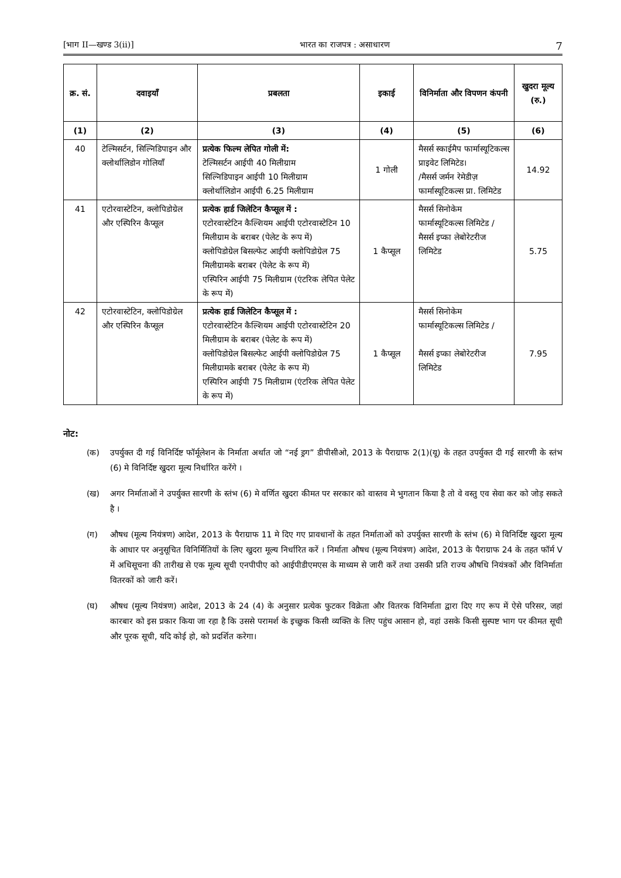[भाग II—खण्ड 3(ii)] भारत का राजपत्र : असाधारण 7
| क्र. सं. | दवाइयाँ | प्रबलता | इकाई | विनिर्माता और विपणन कंपनी | खुदरा मूल्य (रु.) |
| --- | --- | --- | --- | --- | --- |
| (1) | (2) | (3) | (4) | (5) | (6) |
| 40 | टेल्मिसर्टन, सिल्निडिपाइन और क्लोर्थालिडोन गोलियाँ | प्रत्येक फिल्म लेपित गोली में: टेल्मिसर्टन आईपी 40 मिलीग्राम सिल्निडिपाइन आईपी 10 मिलीग्राम क्लोर्थालिडोन आईपी 6.25 मिलीग्राम | 1 गोली | मैसर्स स्काईमैप फार्मास्यूटिकल्स प्राइवेट लिमिटेड। /मैसर्स जर्मन रेमेडीज़ फार्मास्यूटिकल्स प्रा. लिमिटेड | 14.92 |
| 41 | एटोरवास्टेटिन, क्लोपिडोग्रेल और एस्पिरिन कैप्सूल | प्रत्येक हार्ड जिलेटिन कैप्सूल में : एटोरवास्टेटिन कैल्शियम आईपी एटोरवास्टेटिन 10 मिलीग्राम के बराबर (पेलेट के रूप में) क्लोपिडोग्रेल बिसल्फेट आईपी क्लोपिडोग्रेल 75 मिलीग्रामके बराबर (पेलेट के रूप में) एस्पिरिन आईपी 75 मिलीग्राम (एंटरिक लेपित पेलेट के रूप में) | 1 कैप्सूल | मैसर्स सिनोकेम फार्मास्यूटिकल्स लिमिटेड / मैसर्स इप्का लेबोरेटरीज लिमिटेड | 5.75 |
| 42 | एटोरवास्टेटिन, क्लोपिडोग्रेल और एस्पिरिन कैप्सूल | प्रत्येक हार्ड जिलेटिन कैप्सूल में : एटोरवास्टेटिन कैल्शियम आईपी एटोरवास्टेटिन 20 मिलीग्राम के बराबर (पेलेट के रूप में) क्लोपिडोग्रेल बिसल्फेट आईपी क्लोपिडोग्रेल 75 मिलीग्रामके बराबर (पेलेट के रूप में) एस्पिरिन आईपी 75 मिलीग्राम (एंटरिक लेपित पेलेट के रूप में) | 1 कैप्सूल | मैसर्स सिनोकेम फार्मास्यूटिकल्स लिमिटेड / मैसर्स इप्का लेबोरेटरीज लिमिटेड | 7.95 |
नोट:
(क) उपर्युक्त दी गई विनिर्दिष्ट फॉर्मूलेशन के निर्माता अर्थात जो “नई ड्रग” डीपीसीओ, 2013 के पैराग्राफ 2(1)(यू) के तहत उपर्युक्त दी गई सारणी के स्तंभ (6) मे विनिर्दिष्ट खुदरा मूल्य निर्धारित करेंगे ।
(ख) अगर निर्माताओं ने उपर्युक्त सारणी के स्तंभ (6) मे वर्णित खुदरा कीमत पर सरकार को वास्तव मे भुगतान किया है तो वे वस्तु एव सेवा कर को जोड़ सकते है ।
(ग) औषध (मूल्य नियंत्रण) आदेश, 2013 के पैराग्राफ 11 मे दिए गए प्रावधानों के तहत निर्माताओं को उपर्युक्त सारणी के स्तंभ (6) मे विनिर्दिष्ट खुदरा मूल्य के आधार पर अनुसूचित विनिर्मितियों के लिए खुदरा मूल्य निर्धारित करें । निर्माता औषध (मूल्य नियंत्रण) आदेश, 2013 के पैराग्राफ 24 के तहत फॉर्म V में अधिसूचना की तारीख से एक मूल्य सूची एनपीपीए को आईपीडीएमएस के माध्यम से जारी करें तथा उसकी प्रति राज्य औषधि नियंत्रकों और विनिर्माता वितरकों को जारी करें।
(घ) औषध (मूल्य नियंत्रण) आदेश, 2013 के 24 (4) के अनुसार प्रत्येक फुटकर विक्रेता और वितरक विनिर्माता द्वारा दिए गए रूप में ऐसे परिसर, जहां कारबार को इस प्रकार किया जा रहा है कि उससे परामर्श के इच्छुक किसी व्यक्ति के लिए पहुंच आसान हो, वहां उसके किसी सुस्पष्ट भाग पर कीमत सूची और पूरक सूची, यदि कोई हो, को प्रदर्शित करेगा।